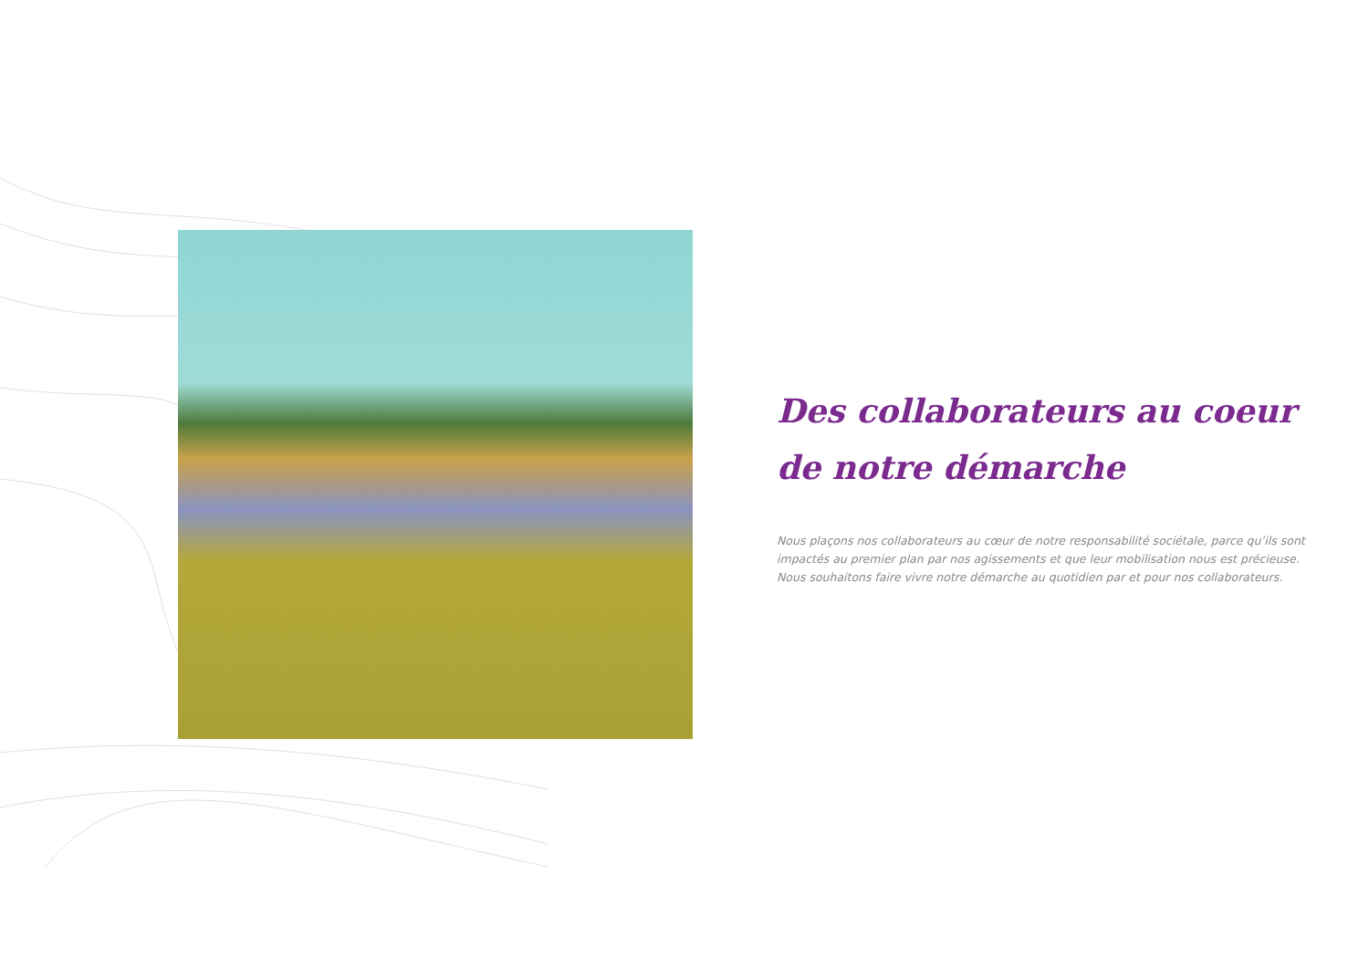Des collaborateurs au coeur de notre démarche
Nous plaçons nos collaborateurs au cœur de notre responsabilité sociétale, parce qu’ils sont impactés au premier plan par nos agissements et que leur mobilisation nous est précieuse. Nous souhaitons faire vivre notre démarche au quotidien par et pour nos collaborateurs.